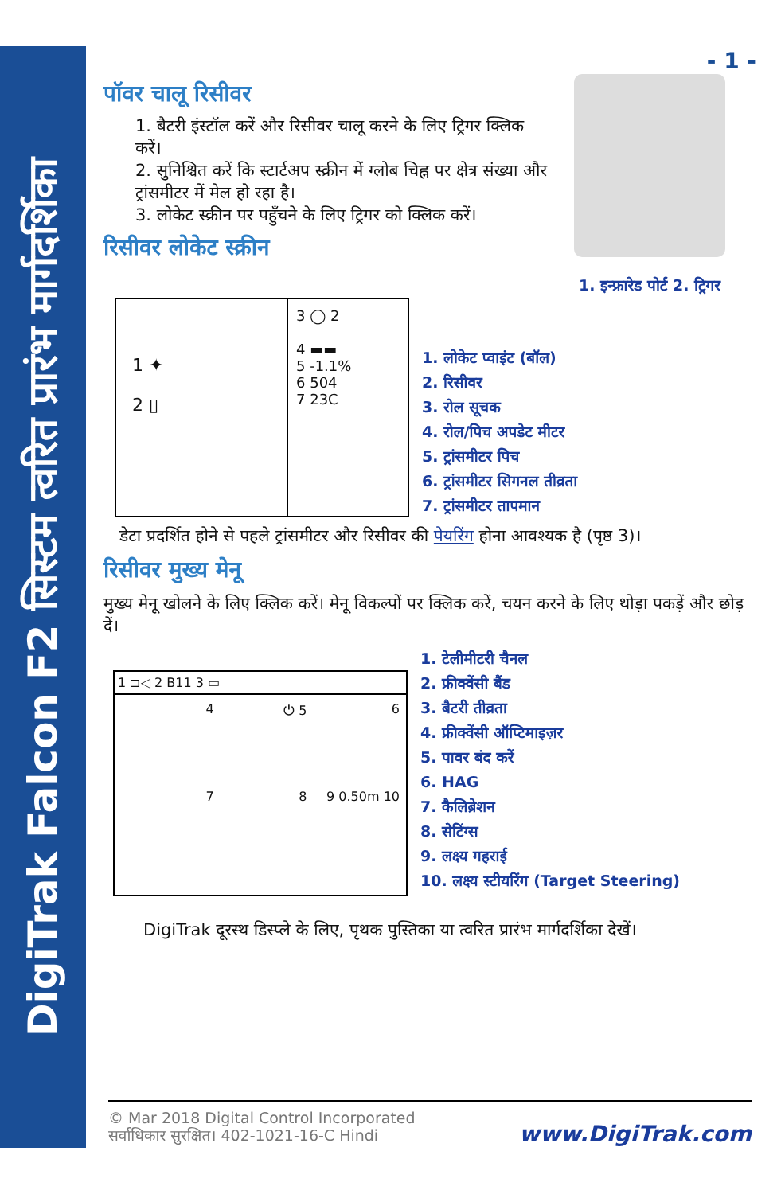DigiTrak Falcon F2 सिस्टम त्वरित प्रारंभ मार्गदर्शिका
- 1 -
पॉवर चालू रिसीवर
1. बैटरी इंस्टॉल करें और रिसीवर चालू करने के लिए ट्रिगर क्लिक करें।
2. सुनिश्चित करें कि स्टार्टअप स्क्रीन में ग्लोब चिह्न पर क्षेत्र संख्या और ट्रांसमीटर में मेल हो रहा है।
3. लोकेट स्क्रीन पर पहुँचने के लिए ट्रिगर को क्लिक करें।
रिसीवर लोकेट स्क्रीन
1. इन्फ्रारेड पोर्ट 2. ट्रिगर
1 ✦
2 ▯
3 ◯ 2
4 ▬▬
5 -1.1%
6 504
7 23C
1. लोकेट प्वाइंट (बॉल)
2. रिसीवर
3. रोल सूचक
4. रोल/पिच अपडेट मीटर
5. ट्रांसमीटर पिच
6. ट्रांसमीटर सिगनल तीव्रता
7. ट्रांसमीटर तापमान
डेटा प्रदर्शित होने से पहले ट्रांसमीटर और रिसीवर की पेयरिंग होना आवश्यक है (पृष्ठ 3)।
रिसीवर मुख्य मेनू
मुख्य मेनू खोलने के लिए क्लिक करें। मेनू विकल्पों पर क्लिक करें, चयन करने के लिए थोड़ा पकड़ें और छोड़ दें।
1 ⊐◁ 2 B11 3 ▭
4
⏻ 5
6
7
8
9 0.50m 10
1. टेलीमीटरी चैनल
2. फ्रीक्वेंसी बैंड
3. बैटरी तीव्रता
4. फ्रीक्वेंसी ऑप्टिमाइज़र
5. पावर बंद करें
6. HAG
7. कैलिब्रेशन
8. सेटिंग्स
9. लक्ष्य गहराई
10. लक्ष्य स्टीयरिंग (Target Steering)
DigiTrak दूरस्थ डिस्प्ले के लिए, पृथक पुस्तिका या त्वरित प्रारंभ मार्गदर्शिका देखें।
© Mar 2018 Digital Control Incorporated
सर्वाधिकार सुरक्षित। 402-1021-16-C Hindi
www.DigiTrak.com